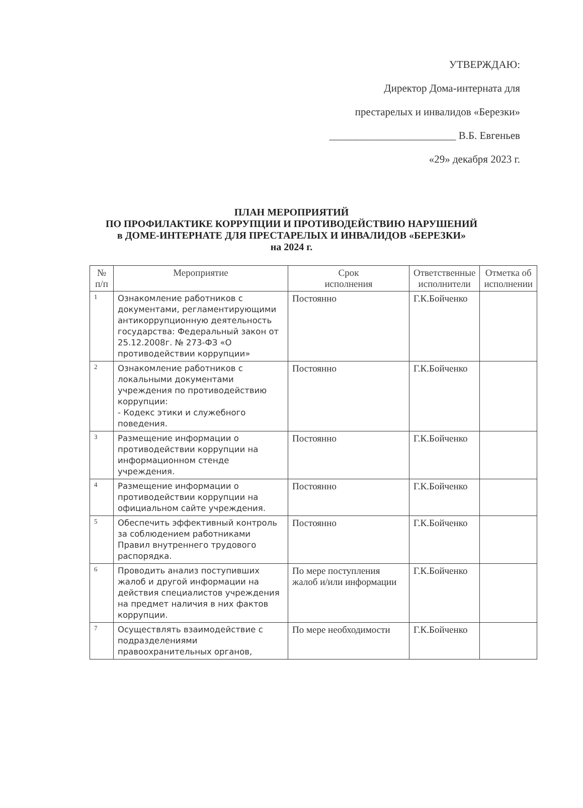УТВЕРЖДАЮ:
Директор Дома-интерната для
престарелых и инвалидов «Березки»
________________________ В.Б. Евгеньев
«29» декабря 2023 г.
ПЛАН МЕРОПРИЯТИЙ
ПО ПРОФИЛАКТИКЕ КОРРУПЦИИ И ПРОТИВОДЕЙСТВИЮ НАРУШЕНИЙ
в ДОМЕ-ИНТЕРНАТЕ ДЛЯ ПРЕСТАРЕЛЫХ И ИНВАЛИДОВ «БЕРЕЗКИ»
на 2024 г.
| № п/п | Мероприятие | Срок исполнения | Ответственные исполнители | Отметка об исполнении |
| --- | --- | --- | --- | --- |
| 1 | Ознакомление работников с документами, регламентирующими антикоррупционную деятельность государства: Федеральный закон от 25.12.2008г. № 273-ФЗ «О противодействии коррупции» | Постоянно | Г.К.Бойченко | |
| 2 | Ознакомление работников с локальными документами учреждения по противодействию коррупции: - Кодекс этики и служебного поведения. | Постоянно | Г.К.Бойченко | |
| 3 | Размещение информации о противодействии коррупции на информационном стенде учреждения. | Постоянно | Г.К.Бойченко | |
| 4 | Размещение информации о противодействии коррупции на официальном сайте учреждения. | Постоянно | Г.К.Бойченко | |
| 5 | Обеспечить эффективный контроль за соблюдением работниками Правил внутреннего трудового распорядка. | Постоянно | Г.К.Бойченко | |
| 6 | Проводить анализ поступивших жалоб и другой информации на действия специалистов учреждения на предмет наличия в них фактов коррупции. | По мере поступления жалоб и/или информации | Г.К.Бойченко | |
| 7 | Осуществлять взаимодействие с подразделениями правоохранительных органов, | По мере необходимости | Г.К.Бойченко | |